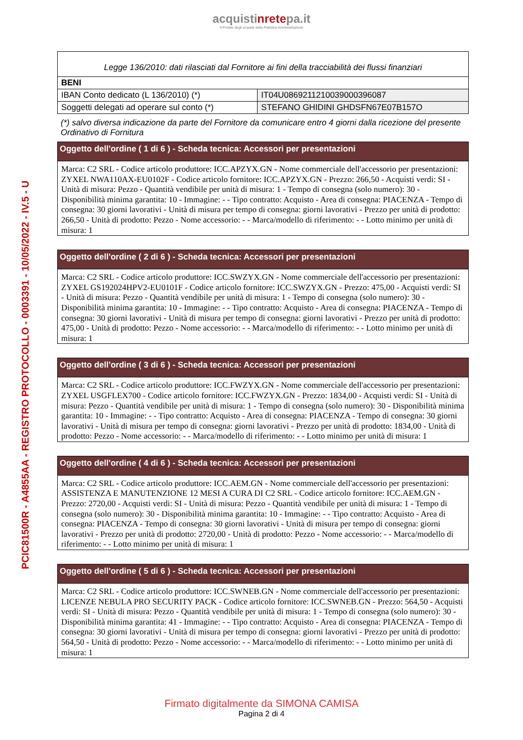acquistinretepa.it
Il Portale degli acquisti della Pubblica Amministrazione
PCIC81500R - A4855AA - REGISTRO PROTOCOLLO - 0003391 - 10/05/2022 - IV.5 - U
| Legge 136/2010: dati rilasciati dal Fornitore ai fini della tracciabilità dei flussi finanziari | |
| BENI | |
| IBAN Conto dedicato (L 136/2010) (*) | IT04U0869211210039000396087 |
| Soggetti delegati ad operare sul conto (*) | STEFANO GHIDINI GHDSFN67E07B157O |
(*) salvo diversa indicazione da parte del Fornitore da comunicare entro 4 giorni dalla ricezione del presente Ordinativo di Fornitura
Oggetto dell'ordine ( 1 di 6 ) - Scheda tecnica: Accessori per presentazioni
Marca: C2 SRL - Codice articolo produttore: ICC.APZYX.GN - Nome commerciale dell'accessorio per presentazioni: ZYXEL NWA110AX-EU0102F - Codice articolo fornitore: ICC.APZYX.GN - Prezzo: 266,50 - Acquisti verdi: SI - Unità di misura: Pezzo - Quantità vendibile per unità di misura: 1 - Tempo di consegna (solo numero): 30 - Disponibilità minima garantita: 10 - Immagine: - - Tipo contratto: Acquisto - Area di consegna: PIACENZA - Tempo di consegna: 30 giorni lavorativi - Unità di misura per tempo di consegna: giorni lavorativi - Prezzo per unità di prodotto: 266,50 - Unità di prodotto: Pezzo - Nome accessorio: - - Marca/modello di riferimento: - - Lotto minimo per unità di misura: 1
Oggetto dell'ordine ( 2 di 6 ) - Scheda tecnica: Accessori per presentazioni
Marca: C2 SRL - Codice articolo produttore: ICC.SWZYX.GN - Nome commerciale dell'accessorio per presentazioni: ZYXEL GS192024HPV2-EU0101F - Codice articolo fornitore: ICC.SWZYX.GN - Prezzo: 475,00 - Acquisti verdi: SI - Unità di misura: Pezzo - Quantità vendibile per unità di misura: 1 - Tempo di consegna (solo numero): 30 - Disponibilità minima garantita: 10 - Immagine: - - Tipo contratto: Acquisto - Area di consegna: PIACENZA - Tempo di consegna: 30 giorni lavorativi - Unità di misura per tempo di consegna: giorni lavorativi - Prezzo per unità di prodotto: 475,00 - Unità di prodotto: Pezzo - Nome accessorio: - - Marca/modello di riferimento: - - Lotto minimo per unità di misura: 1
Oggetto dell'ordine ( 3 di 6 ) - Scheda tecnica: Accessori per presentazioni
Marca: C2 SRL - Codice articolo produttore: ICC.FWZYX.GN - Nome commerciale dell'accessorio per presentazioni: ZYXEL USGFLEX700 - Codice articolo fornitore: ICC.FWZYX.GN - Prezzo: 1834,00 - Acquisti verdi: SI - Unità di misura: Pezzo - Quantità vendibile per unità di misura: 1 - Tempo di consegna (solo numero): 30 - Disponibilità minima garantita: 10 - Immagine: - - Tipo contratto: Acquisto - Area di consegna: PIACENZA - Tempo di consegna: 30 giorni lavorativi - Unità di misura per tempo di consegna: giorni lavorativi - Prezzo per unità di prodotto: 1834,00 - Unità di prodotto: Pezzo - Nome accessorio: - - Marca/modello di riferimento: - - Lotto minimo per unità di misura: 1
Oggetto dell'ordine ( 4 di 6 ) - Scheda tecnica: Accessori per presentazioni
Marca: C2 SRL - Codice articolo produttore: ICC.AEM.GN - Nome commerciale dell'accessorio per presentazioni: ASSISTENZA E MANUTENZIONE 12 MESI A CURA DI C2 SRL - Codice articolo fornitore: ICC.AEM.GN - Prezzo: 2720,00 - Acquisti verdi: SI - Unità di misura: Pezzo - Quantità vendibile per unità di misura: 1 - Tempo di consegna (solo numero): 30 - Disponibilità minima garantita: 10 - Immagine: - - Tipo contratto: Acquisto - Area di consegna: PIACENZA - Tempo di consegna: 30 giorni lavorativi - Unità di misura per tempo di consegna: giorni lavorativi - Prezzo per unità di prodotto: 2720,00 - Unità di prodotto: Pezzo - Nome accessorio: - - Marca/modello di riferimento: - - Lotto minimo per unità di misura: 1
Oggetto dell'ordine ( 5 di 6 ) - Scheda tecnica: Accessori per presentazioni
Marca: C2 SRL - Codice articolo produttore: ICC.SWNEB.GN - Nome commerciale dell'accessorio per presentazioni: LICENZE NEBULA PRO SECURITY PACK - Codice articolo fornitore: ICC.SWNEB.GN - Prezzo: 564,50 - Acquisti verdi: SI - Unità di misura: Pezzo - Quantità vendibile per unità di misura: 1 - Tempo di consegna (solo numero): 30 - Disponibilità minima garantita: 41 - Immagine: - - Tipo contratto: Acquisto - Area di consegna: PIACENZA - Tempo di consegna: 30 giorni lavorativi - Unità di misura per tempo di consegna: giorni lavorativi - Prezzo per unità di prodotto: 564,50 - Unità di prodotto: Pezzo - Nome accessorio: - - Marca/modello di riferimento: - - Lotto minimo per unità di misura: 1
Firmato digitalmente da SIMONA CAMISA
Pagina 2 di 4